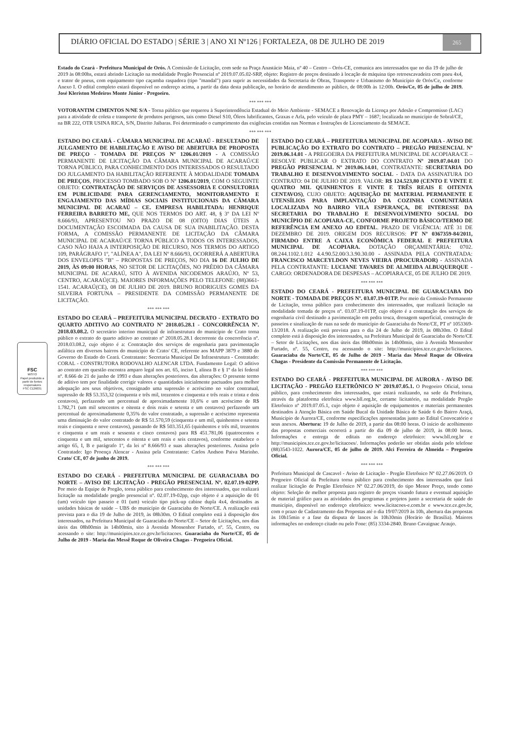265
DIÁRIO OFICIAL DO ESTADO | SÉRIE 3 | ANO XI Nº126 | FORTALEZA, 08 DE JULHO DE 2019
FSC
MISTO
Papel produzido a partir de fontes responsáveis
FSC C126031
Estado do Ceará - Prefeitura Municipal de Orós. A Comissão de Licitação, com sede na Praça Anastácio Maia, nº 40 – Centro – Orós-CE, comunica aos interessados que no dia 19 de julho de 2019 às 08:00hs, estará abrindo Licitação na modalidade Pregão Presencial nº 2019.07.05.02-SRP, objeto: Registro de preços destinado à locação de máquina tipo retroescavadeira com pneu 4x4, e trator de pneus, com equipamento tipo caçamba raspadora (tipo "mandal") para suprir as necessidades da Secretaria de Obras, Transporte e Urbanismo do Município de Orós/Ce, conforme Anexo I. O edital completo estará disponível no endereço acima, a partir da data desta publicação, no horário de atendimento ao público, de 08:00h às 12:00h. Orós/Ce, 05 de julho de 2019. José Kleriston Medeiros Monte Júnior - Pregoeiro.
*** *** ***
VOTORANTIM CIMENTOS N/NE S/A - Torna público que requereu à Superintendência Estadual do Meio Ambiente - SEMACE a Renovação da Licença por Adesão e Compromisso (LAC) para a atividade de coleta e transporte de produtos perigosos, tais como Diesel S10, Óleos lubrificantes, Graxas e Arla, pelo veículo de placa PMY – 1687; localizada no município de Sobral/CE, na BR 222, OTR USINA RICA, S/N, Distrito Jaibaras. Foi determinado o cumprimento das exigências contidas nas Normas e Instruções de Licenciamento da SEMACE.
*** *** ***
ESTADO DO CEARÁ - CÂMARA MUNICIPAL DE ACARAÚ - RESULTADO DE JULGAMENTO DE HABILITAÇÃO E AVISO DE ABERTURA DE PROPOSTA DE PREÇO - TOMADA DE PREÇOS Nº 1206.01/2019 - A COMISSÃO PERMANENTE DE LICITAÇÃO DA CÂMARA MUNICIPAL DE ACARAÚ/CE TORNA PÚBLICO, PARA CONHECIMENTO DOS INTERESSADOS O RESULTADO DO JULGAMENTO DA HABILITAÇÃO REFERENTE À MODALIDADE TOMADA DE PREÇOS, PROCESSO TOMBADO SOB O Nº 1206.01/2019, COM O SEGUINTE OBJETO: CONTRATAÇÃO DE SERVIÇOS DE ASSESSORIA E CONSULTORIA EM PUBLICIDADE PARA GERENCIAMENTO, MONITORAMENTO E ENGAJAMENTO DAS MÍDIAS SOCIAIS INSTITUCIONAIS DA CÂMARA MUNICIPAL DE ACARAÚ – CE. EMPRESA HABILITADA: HENRIQUE FERREIRA BARRETO ME, QUE NOS TERMOS DO ART. 48, § 3º DA LEI Nº 8.666/93, APRESENTOU NO PRAZO DE 08 (OITO) DIAS ÚTEIS A DOCUMENTAÇÃO ESCOIMADA DA CAUSA DE SUA INABILITAÇÃO. DESTA FORMA, A COMISSÃO PERMANENTE DE LICITAÇÃO DA CÂMARA MUNICIPAL DE ACARAÚ/CE TORNA PÚBLICO A TODOS OS INTERESSADOS, CASO NÃO HAJA A INTERPOSIÇÃO DE RECURSO, NOS TERMOS DO ARTIGO 109, PARÁGRAFO 1º, "ALÍNEA A", DA LEI Nº 8.666/93, OCORRERÁ A ABERTURA DOS ENVELOPES "B" – PROPOSTAS DE PREÇOS, NO DIA 16 DE JULHO DE 2019, ÀS 09:00 HORAS, NO SETOR DE LICITAÇÕES, NO PRÉDIO DA CÂMARA MUNICIPAL DE ACARAÚ, SITO À AVENIDA NICODEMOS ARAÚJO, Nº 53, CENTRO, ACARAÚ(CE). MAIORES INFORMAÇÕES PELO TELEFONE: (88)3661-1541. ACARAÚ(CE), 08 DE JULHO DE 2019. BRUNO RODRIGUES GOMES DA SILVEIRA FORTUNA – PRESIDENTE DA COMISSÃO PERMANENTE DE LICITAÇÃO.
*** *** ***
ESTADO DO CEARÁ – PREFEITURA MUNICIPAL DECRATO - EXTRATO DO QUARTO ADITIVO AO CONTRATO Nº 2018.05.28.1 - CONCORRÊNCIA Nº. 2018.03.08.2. O secretário interino municipal de infraestrutura do município de Crato torna público o extrato do quarto aditivo ao contrato nº 2018.05.28.1 decorrente da concorrência nº. 2018.03.08.2, cujo objeto é a: Contratação dos serviços de engenharia para pavimentação asfáltica em diversos bairros do município de Crato/ CE, referente aos MAPP 3879 e 3880 do Governo do Estado do Ceará. Contratante: Secretaria Municipal De Infraestrutura - Contratado: CORAL - CONSTRUTORA RODOVALHO ALENCAR LTDA. Fundamento Legal: O aditivo ao contrato em questão encontra amparo legal nos art. 65, inciso I, alínea B e § 1º da lei federal nº. 8.666 de 21 de junho de 1993 e duas alterações posteriores. das alterações: O presente termo de aditivo tem por finalidade corrigir valores e quantidades inicialmente pactuados para melhor adequação aos seus objetivos, consignado uma supressão e acréscimo no valor contratual, supressão de R$ 53.353,32 (cinquenta e três mil, trezentos e cinquenta e três reais e trinta e dois centavos), perfazendo um percentual de aproximadamente 10,6% e um acréscimo de R$ 1.782,71 (um mil setecentos e oitenta e dois reais e setenta e um centavos) perfazendo um percentual de aproximadamente 0,35% do valor contratado, a supressão e acréscimo representa uma diminuição do valor contratado de R$ 51.570,59 (cinquenta e um mil, quinhentos e setenta reais e cinquenta e nove centavos), passando de R$ 503.351,65 (quinhentos e três mil, trezentos e cinquenta e um reais e sessenta e cinco centavos) para R$ 451.781,06 (quatrocentos e cinquenta e um mil, setecentos e oitenta e um reais e seis centavos), conforme estabelece o artigo 65, I, B e parágrafo 1º, da lei nº 8.666/93 e suas alterações posteriores. Assina pelo Contratado: Igo Proença Alencar - Assina pela Contratante: Carlos Andson Paiva Marinho. Crato/ CE, 07 de junho de 2019.
*** *** ***
ESTADO DO CEARÁ - PREFEITURA MUNICIPAL DE GUARACIABA DO NORTE – AVISO DE LICITAÇÃO - PREGÃO PRESENCIAL Nº. 02.07.19-02PP. Por meio da Equipe de Pregão, torna público para conhecimento dos interessados, que realizará licitação na modalidade pregão presencial nº. 02.07.19-02pp, cujo objeto é a aquisição de 01 (um) veículo tipo passeio e 01 (um) veículo tipo pick-up cabine dupla 4x4, destinados as unidades básicas de saúde – UBS do município de Guaraciaba do Norte/CE. A realização está prevista para o dia 19 de Julho de 2019, às 08h30m. O Edital completo está à disposição dos interessados, na Prefeitura Municipal de Guaraciaba do Norte/CE – Setor de Licitações, nos dias úteis das 08h00min às 14h00min, sito à Avenida Monsenhor Furtado, nº. 55, Centro, ou acessando o site: http://municipios.tce.ce.gov.br/licitacoes. Guaraciaba do Norte/CE, 05 de Julho de 2019 - Maria das Messê Roque de Oliveira Chagas - Pregoeira Oficial.
ESTADO DO CEARÁ – PREFEITURA MUNICIPAL DE ACOPIARA - AVISO DE PUBLICAÇÃO DO EXTRATO DO CONTRATO – PREGÃO PRESENCIAL Nº 2019.06.14.01 - A PREGOEIRA DA PREFEITURA MUNICIPAL DE ACOPIARA/CE – RESOLVE PUBLICAR O EXTRATO DO CONTRATO Nº 2019.07.04.01 DO PREGÃO PRESENCIAL Nº 2019.06.14.01, CONTRATANTE: SECRETARIA DO TRABALHO E DESENVOLVIMENTO SOCIAL - DATA DA ASSINATURA DO CONTRATO: 04 DE JULHO DE 2019. VALOR: R$ 124.523,80 (CENTO E VINTE E QUATRO MIL QUINHENTOS E VINTE E TRÊS REAIS E OITENTA CENTAVOS), CUJO OBJETO: AQUISIÇÃO DE MATERIAL PERMANENTE E UTENSÍLIOS PARA IMPLANTAÇÃO DA COZINHA COMUNITÁRIA LOCALIZADA NO BAIRRO VILA ESPERANÇA, DE INTERESSE DA SECRETARIA DO TRABALHO E DESENVOLVIMENTO SOCIAL DO MUNICÍPIO DE ACOPIARA-CE, CONFORME PROJETO BÁSICO/TERMO DE REFERÊNCIA EM ANEXO AO EDITAL. PRAZO DE VIGÊNCIA: ATÉ 31 DE DEZEMBRO DE 2019. ORIGEM DOS RECURSOS: PT Nº 0367359-84/2011, FIRMADO ENTRE A CAIXA ECONÔMICA FEDERAL E PREFEITURA MUNICIPAL DE ACOPIARA. DOTAÇÃO ORÇAMENTÁRIA: 0702. 08.244.1102.1.012 4.4.90.52.00/3.3.90.30.00 - ASSINADA PELA CONTRATADA: FRANCISCO MARCEYLDON NEVES VIEIRA (PROCURADOR) - ASSINADA PELA CONTRATANTE: LUCIANE TAVARES DE ALMEIDA ALBUQUERQUE - CARGO: ORDENADORA DE DESPESAS – ACOPIARA/CE, 05 DE JULHO DE 2019.
*** *** ***
ESTADO DO CEARÁ - PREFEITURA MUNICIPAL DE GUARACIABA DO NORTE - TOMADA DE PREÇOS Nº. 03.07.19-01TP. Por meio da Comissão Permanente de Licitação, torna público para conhecimento dos interessados, que realizará licitação na modalidade tomada de preços nº. 03.07.19-01TP, cujo objeto é a contratação dos serviços de engenharia civil destinado a pavimentação em pedra tosca, drenagem superficial, construção de passeios e sinalização de ruas na sede do município de Guaraciaba do Norte/CE, PT nº 1053369-13/2018. A realização está prevista para o dia 24 de Julho de 2019, às 08h30m. O Edital completo está à disposição dos interessados, na Prefeitura Municipal de Guaraciaba do Norte/CE – Setor de Licitações, nos dias úteis das 08h00min às 14h00min, sito à Avenida Monsenhor Furtado, nº. 55, Centro, ou acessando o site: http://municipios.tce.ce.gov.br/licitacoes. Guaraciaba do Norte/CE, 05 de Julho de 2019 - Maria das Messê Roque de Oliveira Chagas - Presidente da Comissão Permanente de Licitação.
*** *** ***
ESTADO DO CEARÁ - PREFEITURA MUNICIPAL DE AURORA - AVISO DE LICITAÇÃO - PREGÃO ELETRÔNICO Nº 2019.07.05.1. O Pregoeiro Oficial, torna público, para conhecimento dos interessados, que estará realizando, na sede da Prefeitura, através da plataforma eletrônica www.bll.org.br, certame licitatório, na modalidade Pregão Eletrônico nº 2019.07.05.1, cujo objeto é aquisição de equipamentos e materiais permanentes destinados à Atenção Básica em Saúde Bucal da Unidade Básica de Saúde 6 do Bairro Araçá, Município de Aurora/CE, conforme especificações apresentadas junto ao Edital Convocatório e seus anexos. Abertura: 19 de Julho de 2019, a partir das 08:00 horas. O início de acolhimento das propostas comerciais ocorrerá a partir do dia 09 de julho de 2019, às 08:00 horas. Informações e entrega de editais no endereço eletrônico: www.bll.org.br e http://municipios.tce.ce.gov.br/licitacoes/. Informações poderão ser obtidas ainda pelo telefone (88)3543-1022. Aurora/CE, 05 de julho de 2019. Alci Ferreira de Almeida – Pregoeiro Oficial.
*** *** ***
Prefeitura Municipal de Cascavel - Aviso de Licitação - Pregão Eletrônico Nº 02.27.06/2019. O Pregoeiro Oficial da Prefeitura torna público para conhecimento dos interessados que fará realizar licitação de Pregão Eletrônico Nº 02.27.06/2019, do tipo Menor Preço, tendo como objeto: Seleção de melhor proposta para registro de preços visando futura e eventual aquisição de material gráfico para as atividades dos programas e projetos junto a secretaria de saúde do município, disponível no endereço eletrônico: www.licitacoes-e.com.br e www.tce.ce.gov.br, com o prazo de Cadastramento das Propostas até o dia 19/07/2019 às 10h, abertura das propostas às 10h15min e a fase da disputa de lances às 10h30min (Horário de Brasília). Maiores informações no endereço citado ou pelo Fone: (85) 3334-2840. Bruno Cavaignac Araujo.